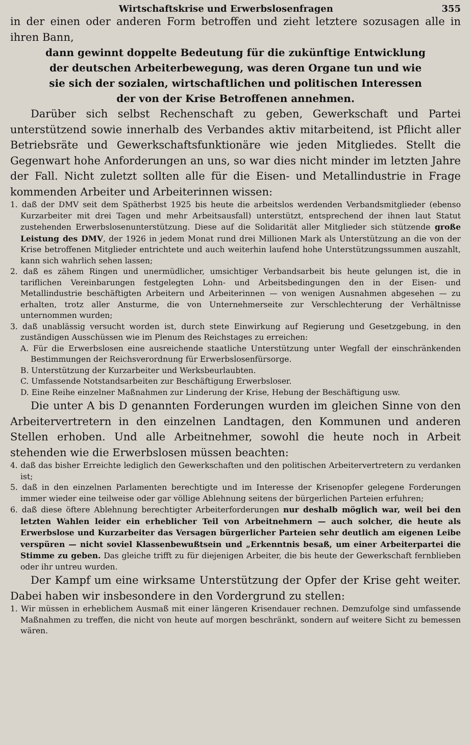Wirtschaftskrise und Erwerbslosenfragen 355
in der einen oder anderen Form betroffen und zieht letztere sozusagen alle in ihren Bann,
dann gewinnt doppelte Bedeutung für die zukünftige Entwicklung der deutschen Arbeiterbewegung, was deren Organe tun und wie sie sich der sozialen, wirtschaftlichen und politischen Interessen der von der Krise Betroffenen annehmen.
Darüber sich selbst Rechenschaft zu geben, Gewerkschaft und Partei unterstützend sowie innerhalb des Verbandes aktiv mitarbeitend, ist Pflicht aller Betriebsräte und Gewerkschaftsfunktionäre wie jeden Mitgliedes. Stellt die Gegenwart hohe Anforderungen an uns, so war dies nicht minder im letzten Jahre der Fall. Nicht zuletzt sollten alle für die Eisen- und Metallindustrie in Frage kommenden Arbeiter und Arbeiterinnen wissen:
1. daß der DMV seit dem Spätherbst 1925 bis heute die arbeitslos werdenden Verbandsmitglieder (ebenso Kurzarbeiter mit drei Tagen und mehr Arbeitsausfall) unterstützt, entsprechend der ihnen laut Statut zustehenden Erwerbslosenunterstützung. Diese auf die Solidarität aller Mitglieder sich stützende große Leistung des DMV, der 1926 in jedem Monat rund drei Millionen Mark als Unterstützung an die von der Krise betroffenen Mitglieder entrichtete und auch weiterhin laufend hohe Unterstützungssummen auszahlt, kann sich wahrlich sehen lassen;
2. daß es zähem Ringen und unermüdlicher, umsichtiger Verbandsarbeit bis heute gelungen ist, die in tariflichen Vereinbarungen festgelegten Lohn- und Arbeitsbedingungen den in der Eisen- und Metallindustrie beschäftigten Arbeitern und Arbeiterinnen — von wenigen Ausnahmen abgesehen — zu erhalten, trotz aller Ansturme, die von Unternehmerseite zur Verschlechterung der Verhältnisse unternommen wurden;
3. daß unablässig versucht worden ist, durch stete Einwirkung auf Regierung und Gesetzgebung, in den zuständigen Ausschüssen wie im Plenum des Reichstages zu erreichen:
A. Für die Erwerbslosen eine ausreichende staatliche Unterstützung unter Wegfall der einschränkenden Bestimmungen der Reichsverordnung für Erwerbslosenfürsorge.
B. Unterstützung der Kurzarbeiter und Werksbeurlaubten.
C. Umfassende Notstandsarbeiten zur Beschäftigung Erwerbsloser.
D. Eine Reihe einzelner Maßnahmen zur Linderung der Krise, Hebung der Beschäftigung usw.
Die unter A bis D genannten Forderungen wurden im gleichen Sinne von den Arbeitervertretern in den einzelnen Landtagen, den Kommunen und anderen Stellen erhoben. Und alle Arbeitnehmer, sowohl die heute noch in Arbeit stehenden wie die Erwerbslosen müssen beachten:
4. daß das bisher Erreichte lediglich den Gewerkschaften und den politischen Arbeitervertretern zu verdanken ist;
5. daß in den einzelnen Parlamenten berechtigte und im Interesse der Krisenopfer gelegene Forderungen immer wieder eine teilweise oder gar völlige Ablehnung seitens der bürgerlichen Parteien erfuhren;
6. daß diese öftere Ablehnung berechtigter Arbeiterforderungen nur deshalb möglich war, weil bei den letzten Wahlen leider ein erheblicher Teil von Arbeitnehmern — auch solcher, die heute als Erwerbslose und Kurzarbeiter das Versagen bürgerlicher Parteien sehr deutlich am eigenen Leibe verspüren — nicht soviel Klassenbewußtsein und „Erkenntnis besaß, um einer Arbeiterpartei die Stimme zu geben. Das gleiche trifft zu für diejenigen Arbeiter, die bis heute der Gewerkschaft fernblieben oder ihr untreu wurden.
Der Kampf um eine wirksame Unterstützung der Opfer der Krise geht weiter. Dabei haben wir insbesondere in den Vordergrund zu stellen:
1. Wir müssen in erheblichem Ausmaß mit einer längeren Krisendauer rechnen. Demzufolge sind umfassende Maßnahmen zu treffen, die nicht von heute auf morgen beschränkt, sondern auf weitere Sicht zu bemessen wären.